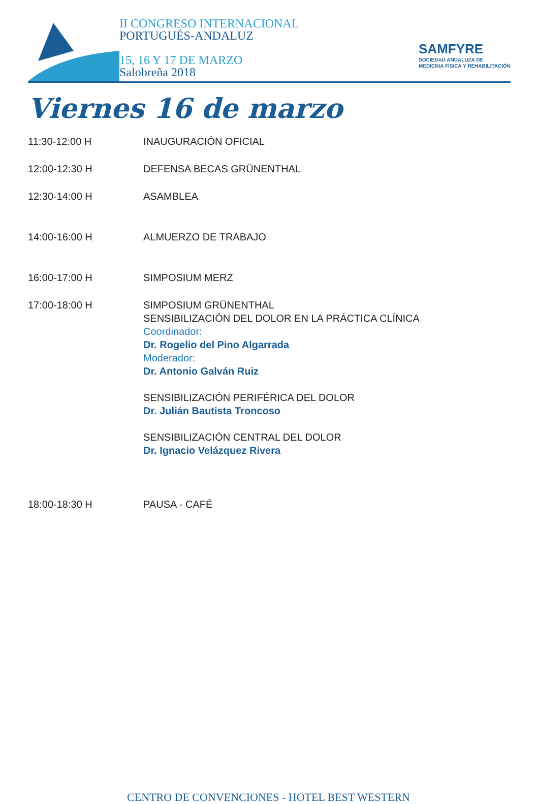II CONGRESO INTERNACIONAL
PORTUGUÉS-ANDALUZ
15, 16 Y 17 DE MARZO
Salobreña 2018
SAMFYRE
SOCIEDAD ANDALUZA DE
MEDICINA FÍSICA Y REHABILITACIÓN
Viernes 16 de marzo
| 11:30-12:00 H | INAUGURACIÓN OFICIAL |
| 12:00-12:30 H | DEFENSA BECAS GRÜNENTHAL |
| 12:30-14:00 H | ASAMBLEA |
| 14:00-16:00 H | ALMUERZO DE TRABAJO |
| 16:00-17:00 H | SIMPOSIUM MERZ |
| 17:00-18:00 H | SIMPOSIUM GRÜNENTHAL SENSIBILIZACIÓN DEL DOLOR EN LA PRÁCTICA CLÍNICA Coordinador: Dr. Rogelio del Pino Algarrada Moderador: Dr. Antonio Galván Ruiz SENSIBILIZACIÓN PERIFÉRICA DEL DOLOR Dr. Julián Bautista Troncoso SENSIBILIZACIÓN CENTRAL DEL DOLOR Dr. Ignacio Velázquez Rivera |
| 18:00-18:30 H | PAUSA - CAFÉ |
CENTRO DE CONVENCIONES - HOTEL BEST WESTERN